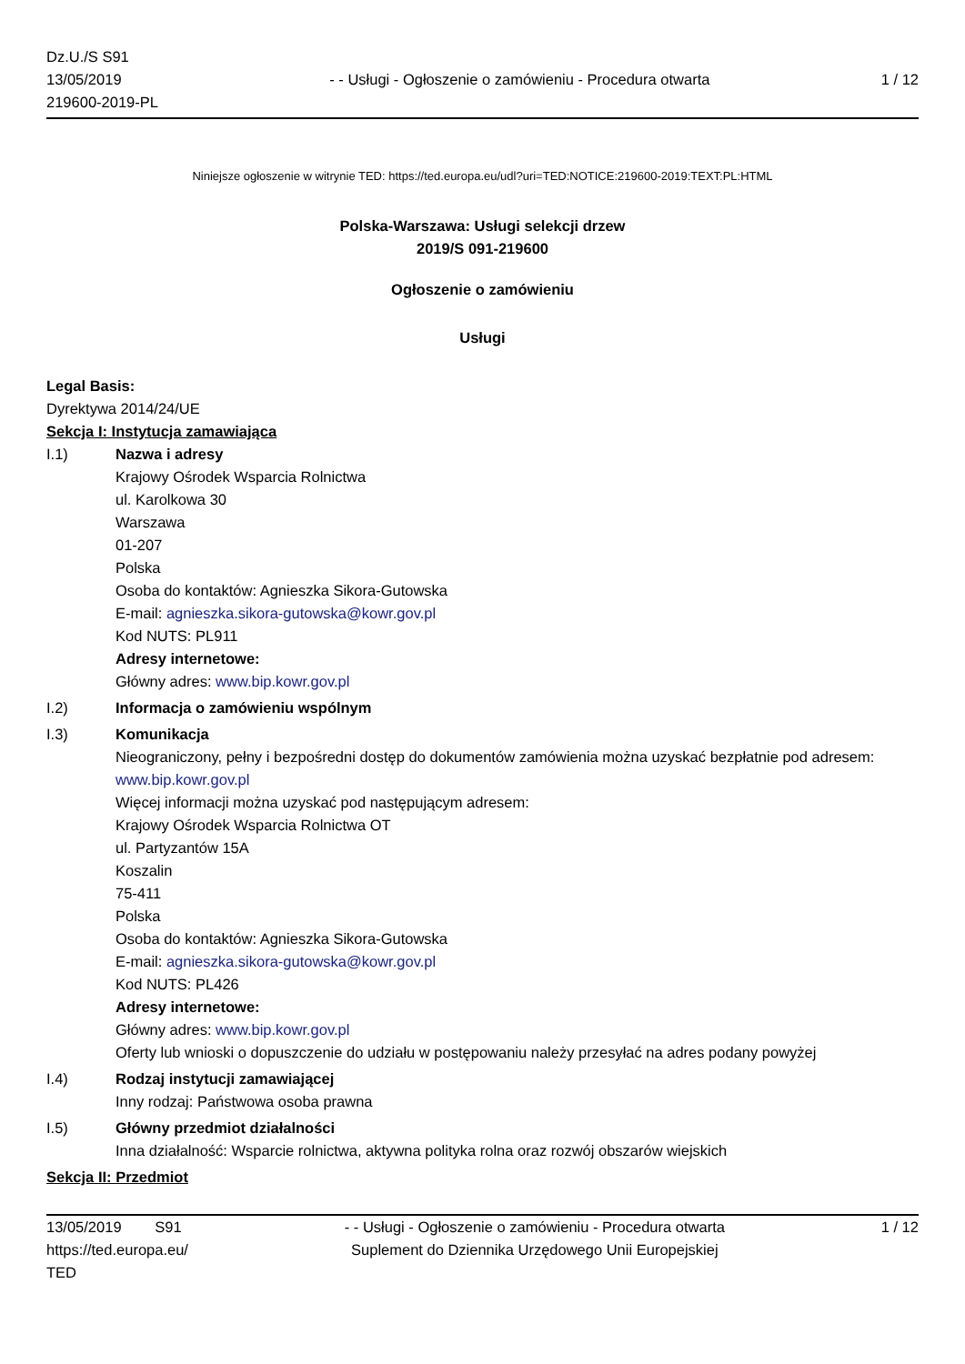Dz.U./S S91
13/05/2019
219600-2019-PL
- - Usługi - Ogłoszenie o zamówieniu - Procedura otwarta
1 / 12
Niniejsze ogłoszenie w witrynie TED: https://ted.europa.eu/udl?uri=TED:NOTICE:219600-2019:TEXT:PL:HTML
Polska-Warszawa: Usługi selekcji drzew
2019/S 091-219600
Ogłoszenie o zamówieniu
Usługi
Legal Basis:
Dyrektywa 2014/24/UE
Sekcja I: Instytucja zamawiająca
I.1) Nazwa i adresy
Krajowy Ośrodek Wsparcia Rolnictwa
ul. Karolkowa 30
Warszawa
01-207
Polska
Osoba do kontaktów: Agnieszka Sikora-Gutowska
E-mail: agnieszka.sikora-gutowska@kowr.gov.pl
Kod NUTS: PL911
Adresy internetowe:
Główny adres: www.bip.kowr.gov.pl
I.2) Informacja o zamówieniu wspólnym
I.3) Komunikacja
Nieograniczony, pełny i bezpośredni dostęp do dokumentów zamówienia można uzyskać bezpłatnie pod adresem: www.bip.kowr.gov.pl
Więcej informacji można uzyskać pod następującym adresem:
Krajowy Ośrodek Wsparcia Rolnictwa OT
ul. Partyzantów 15A
Koszalin
75-411
Polska
Osoba do kontaktów: Agnieszka Sikora-Gutowska
E-mail: agnieszka.sikora-gutowska@kowr.gov.pl
Kod NUTS: PL426
Adresy internetowe:
Główny adres: www.bip.kowr.gov.pl
Oferty lub wnioski o dopuszczenie do udziału w postępowaniu należy przesyłać na adres podany powyżej
I.4) Rodzaj instytucji zamawiającej
Inny rodzaj: Państwowa osoba prawna
I.5) Główny przedmiot działalności
Inna działalność: Wsparcie rolnictwa, aktywna polityka rolna oraz rozwój obszarów wiejskich
Sekcja II: Przedmiot
13/05/2019 S91
https://ted.europa.eu/
TED
- - Usługi - Ogłoszenie o zamówieniu - Procedura otwarta
Suplement do Dziennika Urzędowego Unii Europejskiej
1 / 12